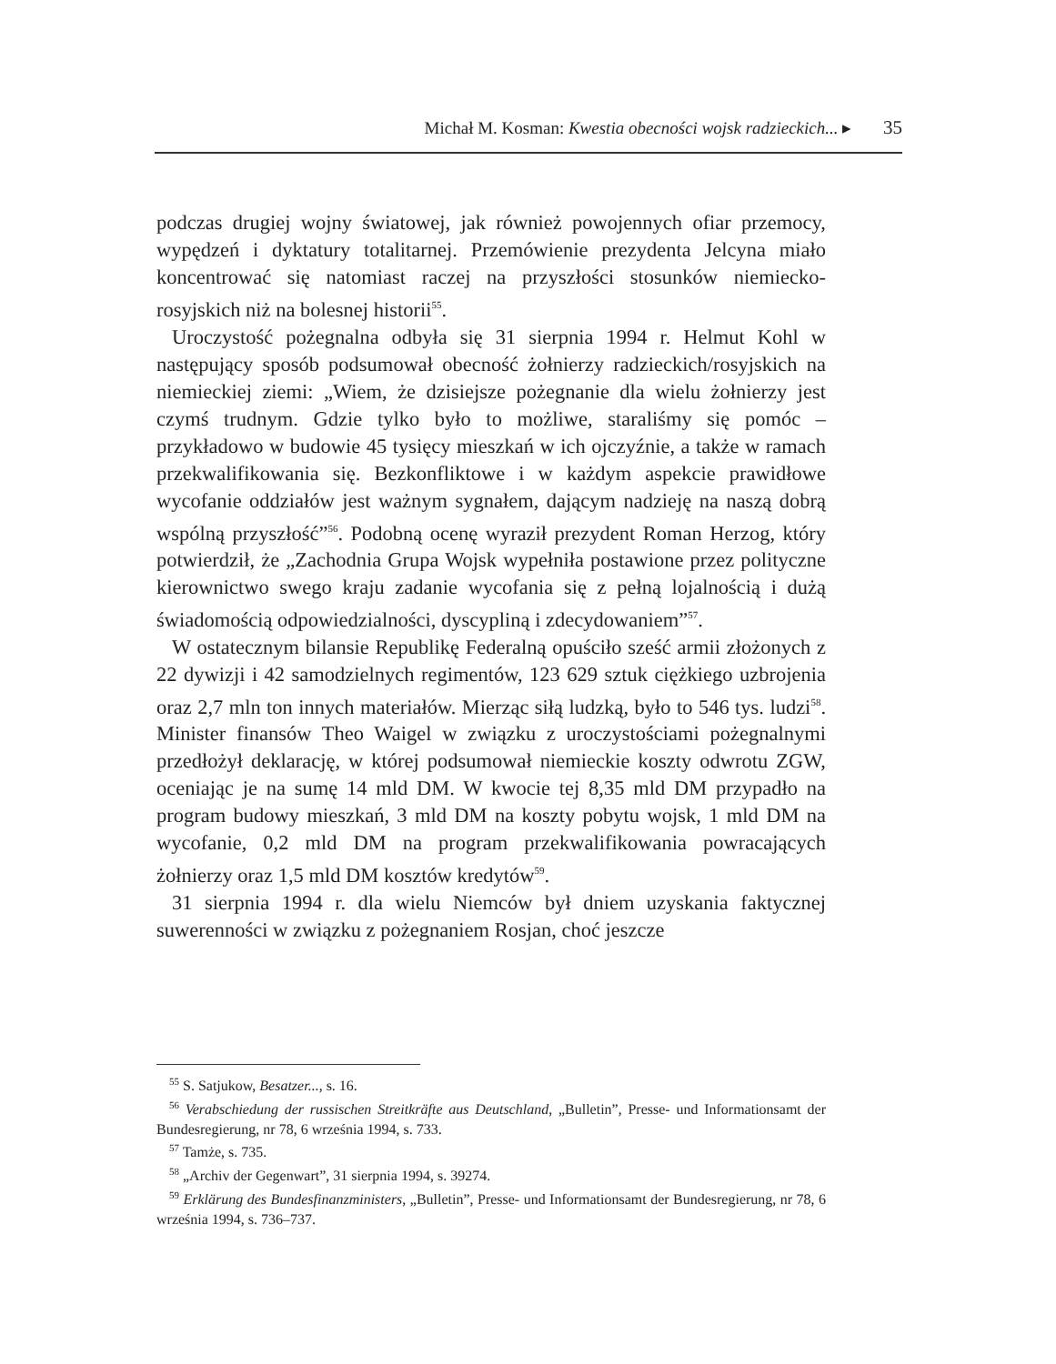Michał M. Kosman: Kwestia obecności wojsk radzieckich... ▸ 35
podczas drugiej wojny światowej, jak również powojennych ofiar przemocy, wypędzeń i dyktatury totalitarnej. Przemówienie prezydenta Jelcyna miało koncentrować się natomiast raczej na przyszłości stosunków niemiecko-rosyjskich niż na bolesnej historii<sup>55</sup>.
Uroczystość pożegnalna odbyła się 31 sierpnia 1994 r. Helmut Kohl w następujący sposób podsumował obecność żołnierzy radzieckich/rosyjskich na niemieckiej ziemi: „Wiem, że dzisiejsze pożegnanie dla wielu żołnierzy jest czymś trudnym. Gdzie tylko było to możliwe, staraliśmy się pomóc – przykładowo w budowie 45 tysięcy mieszkań w ich ojczyźnie, a także w ramach przekwalifikowania się. Bezkonfliktowe i w każdym aspekcie prawidłowe wycofanie oddziałów jest ważnym sygnałem, dającym nadzieję na naszą dobrą wspólną przyszłość”<sup>56</sup>. Podobną ocenę wyraził prezydent Roman Herzog, który potwierdził, że „Zachodnia Grupa Wojsk wypełniła postawione przez polityczne kierownictwo swego kraju zadanie wycofania się z pełną lojalnością i dużą świadomością odpowiedzialności, dyscypliną i zdecydowaniem”<sup>57</sup>.
W ostatecznym bilansie Republikę Federalną opuściło sześć armii złożonych z 22 dywizji i 42 samodzielnych regimentów, 123 629 sztuk ciężkiego uzbrojenia oraz 2,7 mln ton innych materiałów. Mierząc siłą ludzką, było to 546 tys. ludzi<sup>58</sup>. Minister finansów Theo Waigel w związku z uroczystościami pożegnalnymi przedłożył deklarację, w której podsumował niemieckie koszty odwrotu ZGW, oceniając je na sumę 14 mld DM. W kwocie tej 8,35 mld DM przypadło na program budowy mieszkań, 3 mld DM na koszty pobytu wojsk, 1 mld DM na wycofanie, 0,2 mld DM na program przekwalifikowania powracających żołnierzy oraz 1,5 mld DM kosztów kredytów<sup>59</sup>.
31 sierpnia 1994 r. dla wielu Niemców był dniem uzyskania faktycznej suwerenności w związku z pożegnaniem Rosjan, choć jeszcze
<sup>55</sup> S. Satjukow, Besatzer..., s. 16.
<sup>56</sup> Verabschiedung der russischen Streitkräfte aus Deutschland, „Bulletin”, Presse- und Informationsamt der Bundesregierung, nr 78, 6 września 1994, s. 733.
<sup>57</sup> Tamże, s. 735.
<sup>58</sup> „Archiv der Gegenwart”, 31 sierpnia 1994, s. 39274.
<sup>59</sup> Erklärung des Bundesfinanzministers, „Bulletin”, Presse- und Informationsamt der Bundesregierung, nr 78, 6 września 1994, s. 736–737.